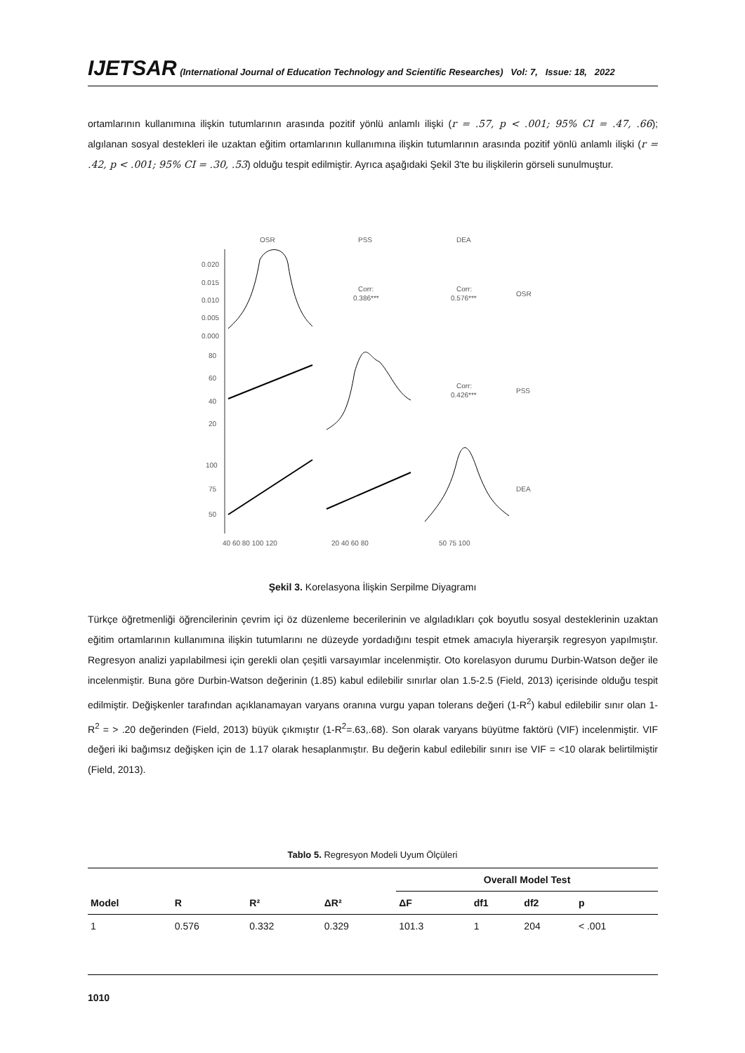IJETSAR (International Journal of Education Technology and Scientific Researches) Vol: 7, Issue: 18, 2022
ortamlarının kullanımına ilişkin tutumlarının arasında pozitif yönlü anlamlı ilişki (r = .57, p < .001; 95% CI = .47, .66); algılanan sosyal destekleri ile uzaktan eğitim ortamlarının kullanımına ilişkin tutumlarının arasında pozitif yönlü anlamlı ilişki (r = .42, p < .001; 95% CI = .30, .53) olduğu tespit edilmiştir. Ayrıca aşağıdaki Şekil 3'te bu ilişkilerin görseli sunulmuştur.
OSR
PSS
DEA
OSR
PSS
DEA
Corr:
0.386***
Corr:
0.576***
Corr:
0.426***
0.020
0.015
0.010
0.005
0.000
80
60
40
20
100
75
50
40 60 80 100 120
20 40 60 80
50 75 100
Şekil 3. Korelasyona İlişkin Serpilme Diyagramı
Türkçe öğretmenliği öğrencilerinin çevrim içi öz düzenleme becerilerinin ve algıladıkları çok boyutlu sosyal desteklerinin uzaktan eğitim ortamlarının kullanımına ilişkin tutumlarını ne düzeyde yordadığını tespit etmek amacıyla hiyerarşik regresyon yapılmıştır. Regresyon analizi yapılabilmesi için gerekli olan çeşitli varsayımlar incelenmiştir. Oto korelasyon durumu Durbin-Watson değer ile incelenmiştir. Buna göre Durbin-Watson değerinin (1.85) kabul edilebilir sınırlar olan 1.5-2.5 (Field, 2013) içerisinde olduğu tespit edilmiştir. Değişkenler tarafından açıklanamayan varyans oranına vurgu yapan tolerans değeri (1-R<sup>2</sup>) kabul edilebilir sınır olan 1-R<sup>2</sup> = > .20 değerinden (Field, 2013) büyük çıkmıştır (1-R<sup>2</sup>=.63,.68). Son olarak varyans büyütme faktörü (VIF) incelenmiştir. VIF değeri iki bağımsız değişken için de 1.17 olarak hesaplanmıştır. Bu değerin kabul edilebilir sınırı ise VIF = <10 olarak belirtilmiştir (Field, 2013).
Tablo 5. Regresyon Modeli Uyum Ölçüleri
| | | | | Overall Model Test | | | |
| --- | --- | --- | --- | --- | --- | --- | --- |
| Model | R | R² | ΔR² | ΔF | df1 | df2 | p |
| 1 | 0.576 | 0.332 | 0.329 | 101.3 | 1 | 204 | < .001 |
1010